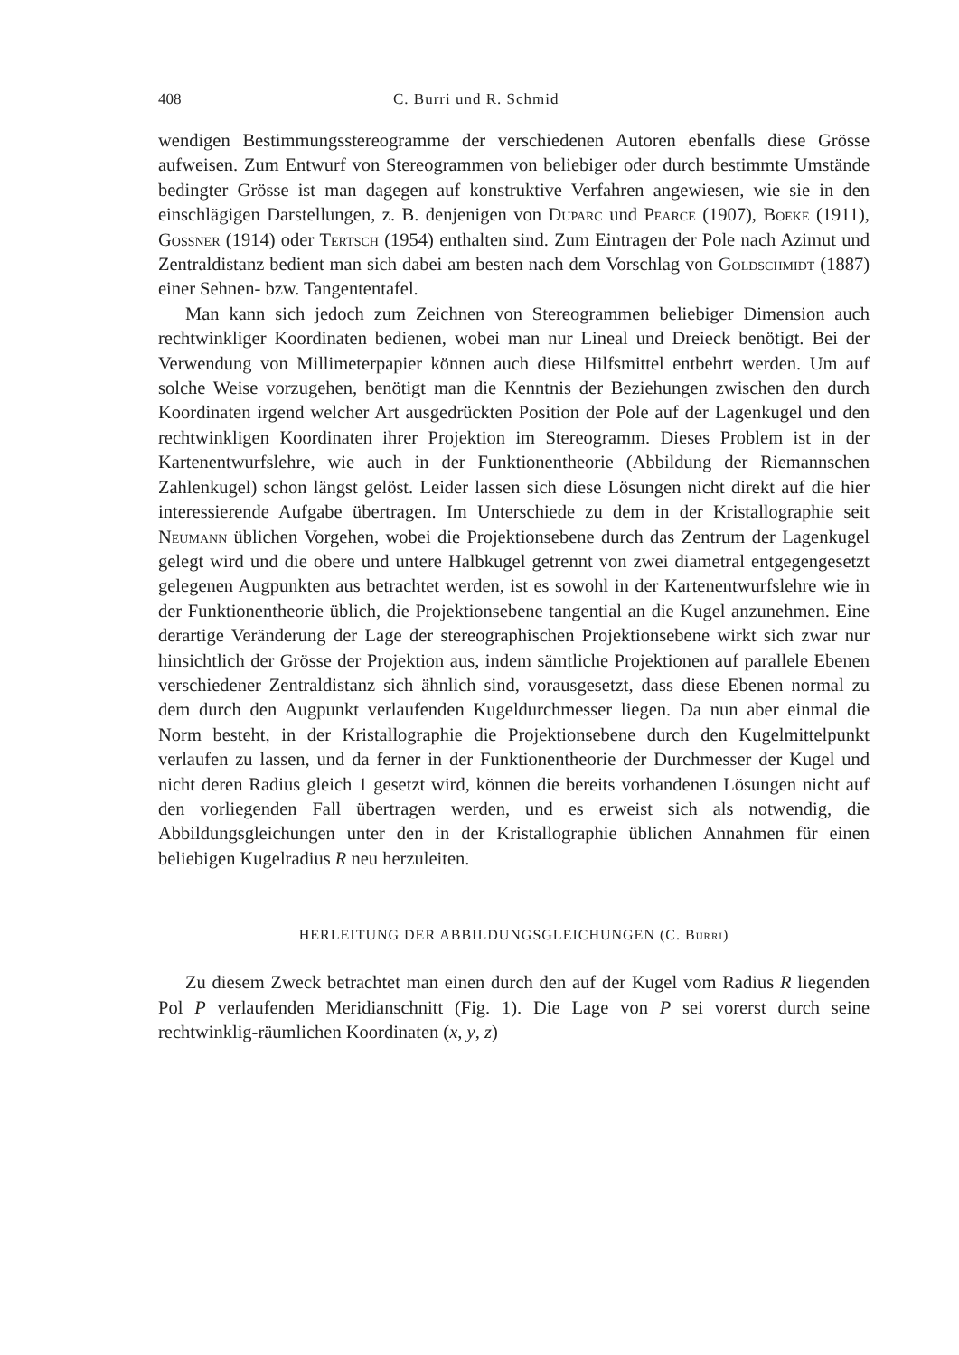408 C. Burri und R. Schmid
wendigen Bestimmungsstereogramme der verschiedenen Autoren ebenfalls diese Grösse aufweisen. Zum Entwurf von Stereogrammen von beliebiger oder durch bestimmte Umstände bedingter Grösse ist man dagegen auf konstruktive Verfahren angewiesen, wie sie in den einschlägigen Darstellungen, z. B. denjenigen von Duparc und Pearce (1907), Boeke (1911), Gossner (1914) oder Tertsch (1954) enthalten sind. Zum Eintragen der Pole nach Azimut und Zentraldistanz bedient man sich dabei am besten nach dem Vorschlag von Goldschmidt (1887) einer Sehnen- bzw. Tangententafel.
Man kann sich jedoch zum Zeichnen von Stereogrammen beliebiger Dimension auch rechtwinkliger Koordinaten bedienen, wobei man nur Lineal und Dreieck benötigt. Bei der Verwendung von Millimeterpapier können auch diese Hilfsmittel entbehrt werden. Um auf solche Weise vorzugehen, benötigt man die Kenntnis der Beziehungen zwischen den durch Koordinaten irgend welcher Art ausgedrückten Position der Pole auf der Lagenkugel und den rechtwinkligen Koordinaten ihrer Projektion im Stereogramm. Dieses Problem ist in der Kartenentwurfslehre, wie auch in der Funktionentheorie (Abbildung der Riemannschen Zahlenkugel) schon längst gelöst. Leider lassen sich diese Lösungen nicht direkt auf die hier interessierende Aufgabe übertragen. Im Unterschiede zu dem in der Kristallographie seit Neumann üblichen Vorgehen, wobei die Projektionsebene durch das Zentrum der Lagenkugel gelegt wird und die obere und untere Halbkugel getrennt von zwei diametral entgegengesetzt gelegenen Augpunkten aus betrachtet werden, ist es sowohl in der Kartenentwurfslehre wie in der Funktionentheorie üblich, die Projektionsebene tangential an die Kugel anzunehmen. Eine derartige Veränderung der Lage der stereographischen Projektionsebene wirkt sich zwar nur hinsichtlich der Grösse der Projektion aus, indem sämtliche Projektionen auf parallele Ebenen verschiedener Zentraldistanz sich ähnlich sind, vorausgesetzt, dass diese Ebenen normal zu dem durch den Augpunkt verlaufenden Kugeldurchmesser liegen. Da nun aber einmal die Norm besteht, in der Kristallographie die Projektionsebene durch den Kugelmittelpunkt verlaufen zu lassen, und da ferner in der Funktionentheorie der Durchmesser der Kugel und nicht deren Radius gleich 1 gesetzt wird, können die bereits vorhandenen Lösungen nicht auf den vorliegenden Fall übertragen werden, und es erweist sich als notwendig, die Abbildungsgleichungen unter den in der Kristallographie üblichen Annahmen für einen beliebigen Kugelradius R neu herzuleiten.
HERLEITUNG DER ABBILDUNGSGLEICHUNGEN (C. Burri)
Zu diesem Zweck betrachtet man einen durch den auf der Kugel vom Radius R liegenden Pol P verlaufenden Meridianschnitt (Fig. 1). Die Lage von P sei vorerst durch seine rechtwinklig-räumlichen Koordinaten (x, y, z)